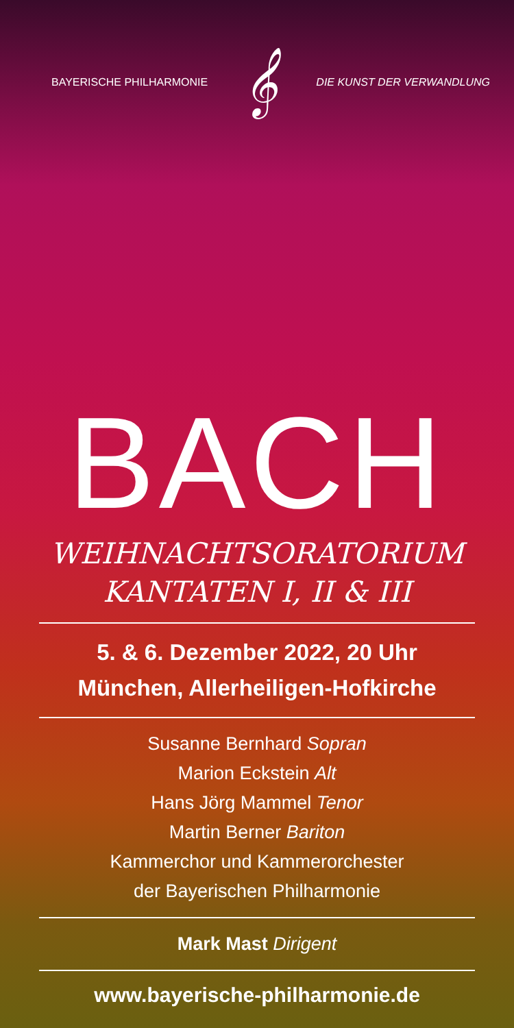BAYERISCHE PHILHARMONIE 𝄞 DIE KUNST DER VERWANDLUNG
BACH
WEIHNACHTSORATORIUM
KANTATEN I, II & III
5. & 6. Dezember 2022, 20 Uhr
München, Allerheiligen-Hofkirche
Susanne Bernhard Sopran
Marion Eckstein Alt
Hans Jörg Mammel Tenor
Martin Berner Bariton
Kammerchor und Kammerorchester
der Bayerischen Philharmonie
Mark Mast Dirigent
www.bayerische-philharmonie.de